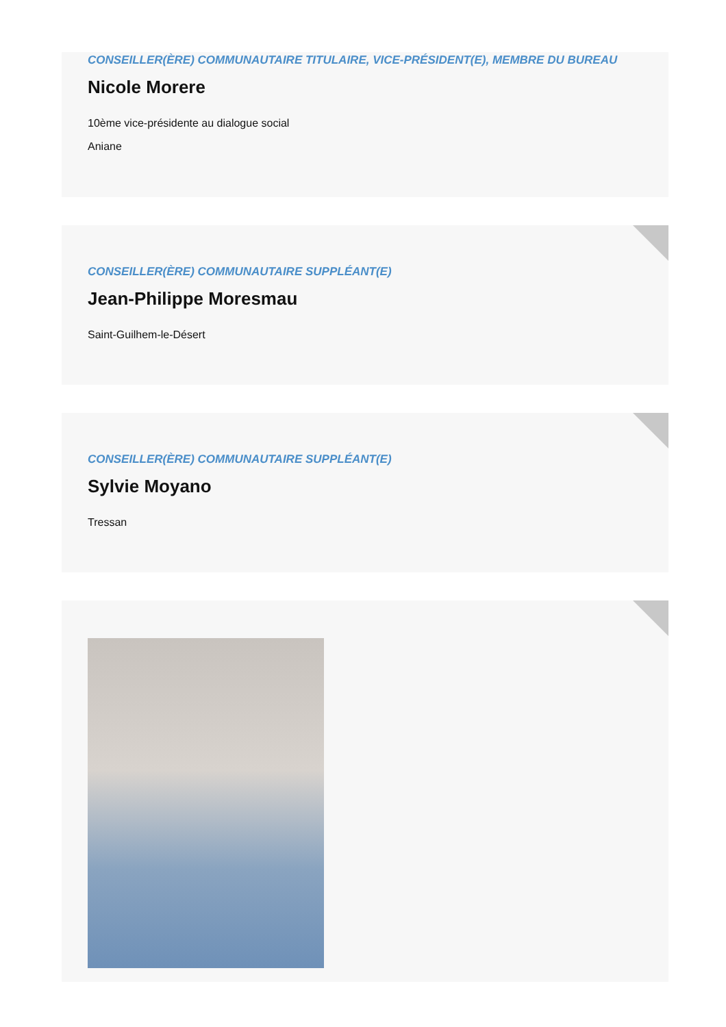CONSEILLER(ÈRE) COMMUNAUTAIRE TITULAIRE, VICE-PRÉSIDENT(E), MEMBRE DU BUREAU
Nicole Morere
10ème vice-présidente au dialogue social
Aniane
CONSEILLER(ÈRE) COMMUNAUTAIRE SUPPLÉANT(E)
Jean-Philippe Moresmau
Saint-Guilhem-le-Désert
CONSEILLER(ÈRE) COMMUNAUTAIRE SUPPLÉANT(E)
Sylvie Moyano
Tressan